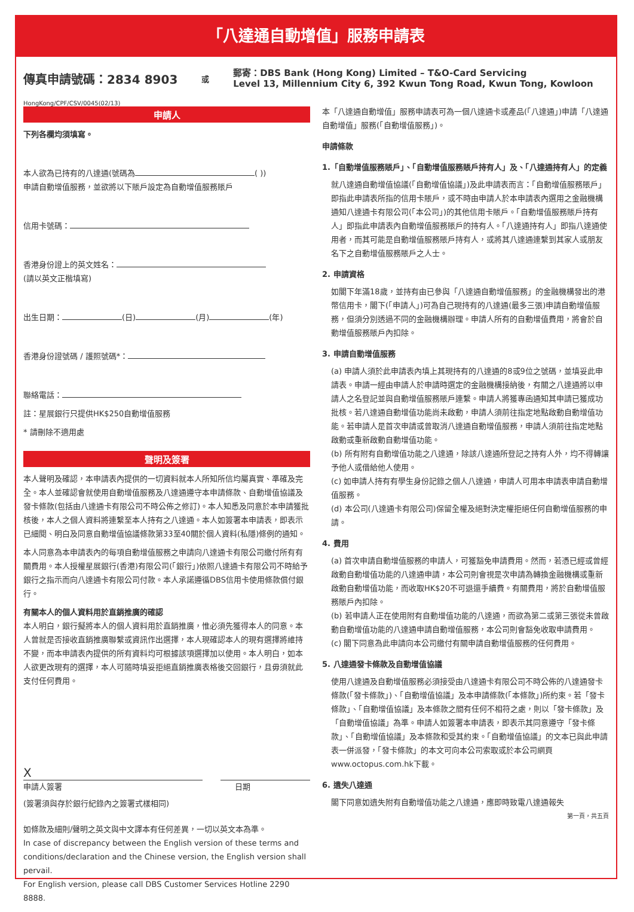「八達通自動增值」服務申請表
傳真申請號碼：2834 8903
或
郵寄：DBS Bank (Hong Kong) Limited – T&O-Card Servicing
Level 13, Millennium City 6, 392 Kwun Tong Road, Kwun Tong, Kowloon
HongKong/CPF/CSV/0045(02/13)
申請人
下列各欄均須填寫。
本人欲為已持有的八達通(號碼為 ( ))
申請自動增值服務，並欲將以下賬戶設定為自動增值服務賬戶
信用卡號碼：
香港身份證上的英文姓名：
(請以英文正楷填寫)
出生日期： (日) (月) (年)
香港身份證號碼 / 護照號碼*：
聯絡電話：
註：星展銀行只提供HK$250自動增值服務
* 請刪除不適用處
聲明及簽署
本人聲明及確認，本申請表內提供的一切資料就本人所知所信均屬真實、準確及完全。本人並確認會就使用自動增值服務及八達通遵守本申請條款、自動增值協議及發卡條款(包括由八達通卡有限公司不時公佈之修訂)。本人知悉及同意於本申請獲批核後，本人之個人資料將連繫至本人持有之八達通。本人如簽署本申請表，即表示已細閱、明白及同意自動增值協議條款第33至40關於個人資料(私隱)條例的通知。
本人同意為本申請表內的每項自動增值服務之申請向八達通卡有限公司繳付所有有關費用。本人授權星展銀行(香港)有限公司(「銀行」)依照八達通卡有限公司不時給予銀行之指示而向八達通卡有限公司付款。本人承諾遵循DBS信用卡使用條款償付銀行。
有關本人的個人資料用於直銷推廣的確認
本人明白，銀行擬將本人的個人資料用於直銷推廣，惟必須先獲得本人的同意。本人曾就是否接收直銷推廣聯繫或資訊作出選擇，本人現確認本人的現有選擇將維持不變，而本申請表內提供的所有資料均可根據該項選擇加以使用。本人明白，如本人欲更改現有的選擇，本人可隨時填妥拒絕直銷推廣表格後交回銀行，且毋須就此支付任何費用。
X
申請人簽署 日期
(簽署須與存於銀行紀錄內之簽署式樣相同)
如條款及細則/聲明之英文與中文譯本有任何差異，一切以英文本為準。
In case of discrepancy between the English version of these terms and conditions/declaration and the Chinese version, the English version shall pervail.
For English version, please call DBS Customer Services Hotline 2290 8888.
本「八達通自動增值」服務申請表可為一個八達通卡或產品(「八達通」)申請「八達通自動增值」服務(「自動增值服務」)。
申請條款
1.「自動增值服務賬戶」、「自動增值服務賬戶持有人」及、「八達通持有人」的定義
就八達通自動增值協議(「自動增值協議」)及此申請表而言：「自動增值服務賬戶」即指此申請表所指的信用卡賬戶，或不時由申請人於本申請表內選用之金融機構通知八達通卡有限公司(「本公司」)的其他信用卡賬戶。「自動增值服務賬戶持有人」即指此申請表內自動增值服務賬戶的持有人。「八達通持有人」即指八達通使用者，而其可能是自動增值服務賬戶持有人，或將其八達通連繫到其家人或朋友名下之自動增值服務賬戶之人士。
2. 申請資格
如閣下年滿18歲，並持有由已參與「八達通自動增值服務」的金融機構發出的港幣信用卡，閣下(「申請人」)可為自己現持有的八達通(最多三張)申請自動增值服務，但須分別透過不同的金融機構辦理。申請人所有的自動增值費用，將會於自動增值服務賬戶內扣除。
3. 申請自動增值服務
(a) 申請人須於此申請表內填上其現持有的八達通的8或9位之號碼，並填妥此申請表。申請一經由申請人於申請時選定的金融機構接納後，有關之八達通將以申請人之名登記並與自動增值服務賬戶連繫。申請人將獲專函通知其申請已獲成功批核。若八達通自動增值功能尚未啟動，申請人須前往指定地點啟動自動增值功能。若申請人是首次申請或曾取消八達通自動增值服務，申請人須前往指定地點啟動或重新啟動自動增值功能。
(b) 所有附有自動增值功能之八達通，除該八達通所登記之持有人外，均不得轉讓予他人或借給他人使用。
(c) 如申請人持有有學生身份記錄之個人八達通，申請人可用本申請表申請自動增值服務。
(d) 本公司(八達通卡有限公司)保留全權及絕對決定權拒絕任何自動增值服務的申請。
4. 費用
(a) 首次申請自動增值服務的申請人，可獲豁免申請費用。然而，若憑已經或曾經啟動自動增值功能的八達通申請，本公司則會視是次申請為轉換金融機構或重新啟動自動增值功能，而收取HK$20不可退還手續費。有關費用，將於自動增值服務賬戶內扣除。
(b) 若申請人正在使用附有自動增值功能的八達通，而欲為第二或第三張從未曾啟動自動增值功能的八達通申請自動增值服務，本公司則會豁免收取申請費用。
(c) 閣下同意為此申請向本公司繳付有關申請自動增值服務的任何費用。
5. 八達通發卡條款及自動增值協議
使用八達通及自動增值服務必須接受由八達通卡有限公司不時公佈的八達通發卡條款(「發卡條款」)、「自動增值協議」及本申請條款(「本條款」)所約束。若「發卡條款」、「自動增值協議」及本條款之間有任何不相符之處，則以「發卡條款」及「自動增值協議」為準。申請人如簽署本申請表，即表示其同意遵守「發卡條款」、「自動增值協議」及本條款和受其約束。「自動增值協議」的文本已與此申請表一併派發，「發卡條款」的本文可向本公司索取或於本公司網頁www.octopus.com.hk下載。
6. 遺失八達通
閣下同意如遺失附有自動增值功能之八達通，應即時致電八達通報失
第一頁，共五頁